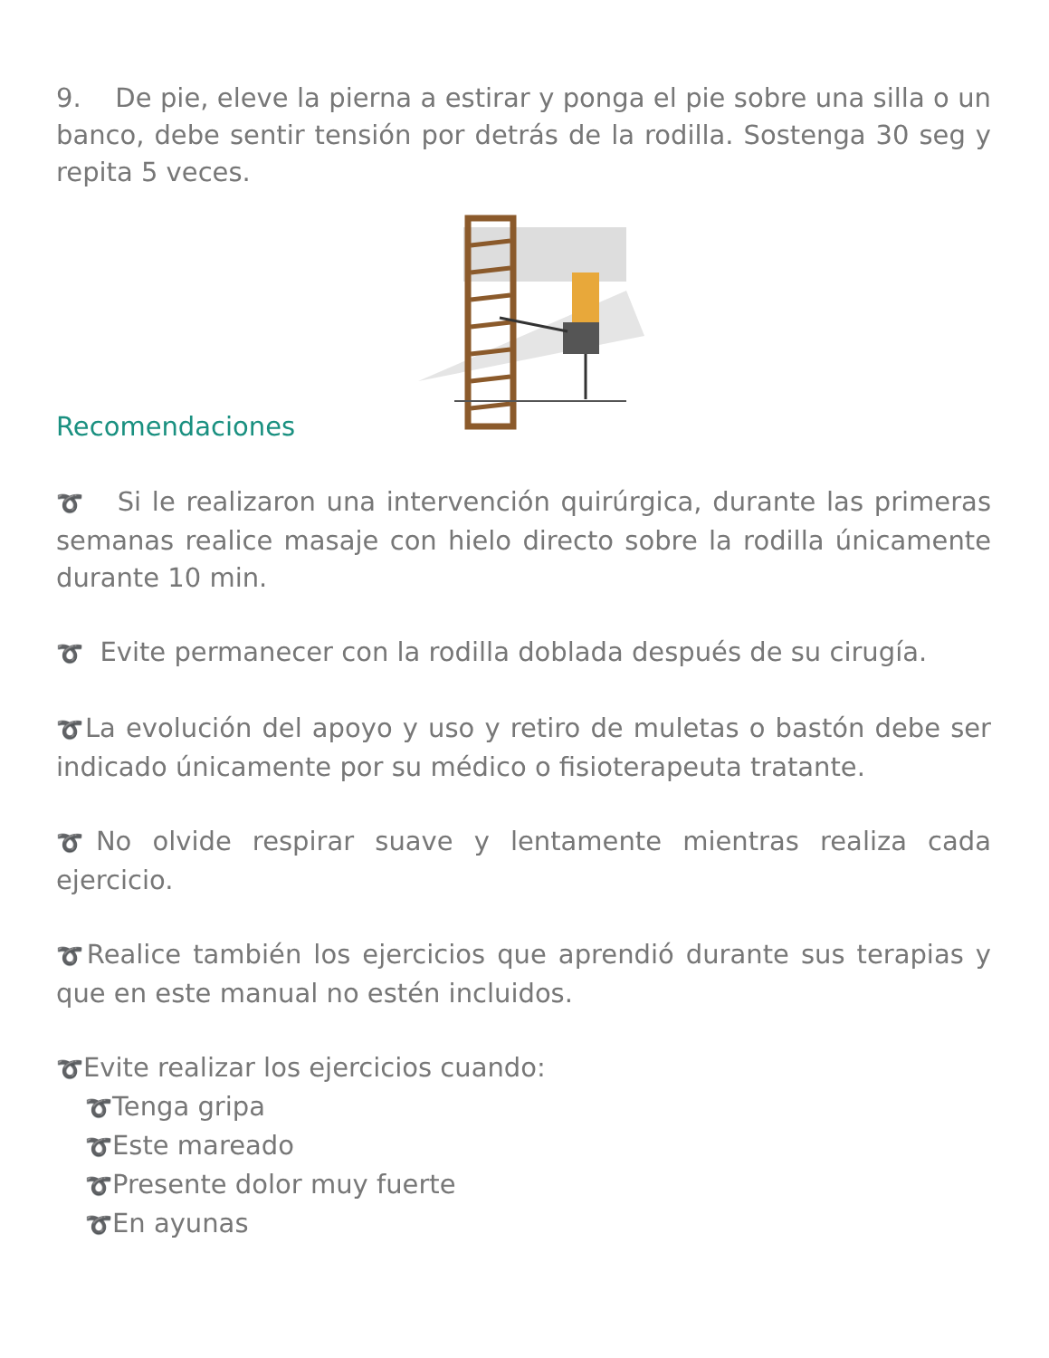9. De pie, eleve la pierna a estirar y ponga el pie sobre una silla o un banco, debe sentir tensión por detrás de la rodilla. Sostenga 30 seg y repita 5 veces.
Recomendaciones
➰ Si le realizaron una intervención quirúrgica, durante las primeras semanas realice masaje con hielo directo sobre la rodilla únicamente durante 10 min.
➰ Evite permanecer con la rodilla doblada después de su cirugía.
➰La evolución del apoyo y uso y retiro de muletas o bastón debe ser indicado únicamente por su médico o fisioterapeuta tratante.
➰No olvide respirar suave y lentamente mientras realiza cada ejercicio.
➰Realice también los ejercicios que aprendió durante sus terapias y que en este manual no estén incluidos.
➰Evite realizar los ejercicios cuando:
➰Tenga gripa
➰Este mareado
➰Presente dolor muy fuerte
➰En ayunas